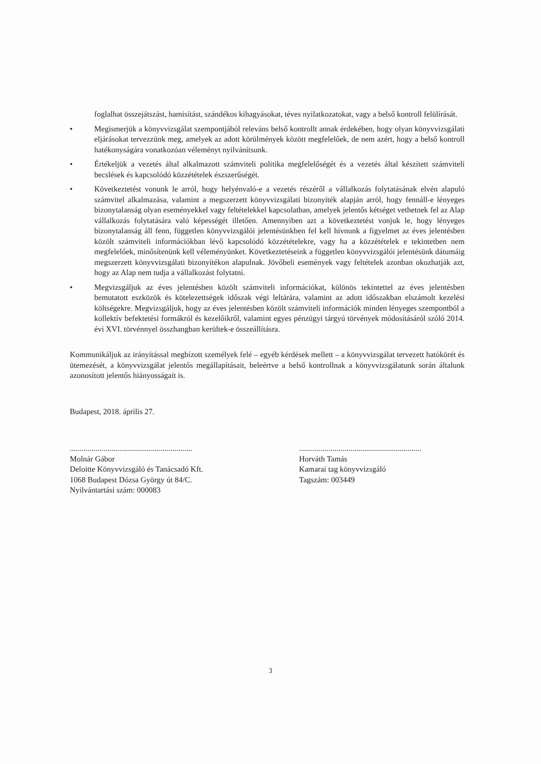foglalhat összejátszást, hamisítást, szándékos kihagyásokat, téves nyilatkozatokat, vagy a belső kontroll felülírását.
• Megismerjük a könyvvizsgálat szempontjából releváns belső kontrollt annak érdekében, hogy olyan könyvvizsgálati eljárásokat tervezzünk meg, amelyek az adott körülmények között megfelelőek, de nem azért, hogy a belső kontroll hatékonyságára vonatkozóan véleményt nyilvánítsunk.
• Értékeljük a vezetés által alkalmazott számviteli politika megfelelőségét és a vezetés által készített számviteli becslések és kapcsolódó közzétételek észszerűségét.
• Következtetést vonunk le arról, hogy helyénvaló-e a vezetés részéről a vállalkozás folytatásának elvén alapuló számvitel alkalmazása, valamint a megszerzett könyvvizsgálati bizonyíték alapján arról, hogy fennáll-e lényeges bizonytalanság olyan eseményekkel vagy feltételekkel kapcsolatban, amelyek jelentős kétséget vethetnek fel az Alap vállalkozás folytatására való képességét illetően. Amennyiben azt a következtetést vonjuk le, hogy lényeges bizonytalanság áll fenn, független könyvvizsgálói jelentésünkben fel kell hívnunk a figyelmet az éves jelentésben közölt számviteli információkban lévő kapcsolódó közzétételekre, vagy ha a közzétételek e tekintetben nem megfelelőek, minősítenünk kell véleményünket. Következtetéseink a független könyvvizsgálói jelentésünk dátumáig megszerzett könyvvizsgálati bizonyítékon alapulnak. Jövőbeli események vagy feltételek azonban okozhatják azt, hogy az Alap nem tudja a vállalkozást folytatni.
• Megvizsgáljuk az éves jelentésben közölt számviteli információkat, különös tekintettel az éves jelentésben bemutatott eszközök és kötelezettségek időszak végi leltárára, valamint az adott időszakban elszámolt kezelési költségekre. Megvizsgáljuk, hogy az éves jelentésben közölt számviteli információk minden lényeges szempontból a kollektív befektetési formákról és kezelőikről, valamint egyes pénzügyi tárgyú törvények módosításáról szóló 2014. évi XVI. törvénnyel összhangban kerültek-e összeállításra.
Kommunikáljuk az irányítással megbízott személyek felé – egyéb kérdések mellett – a könyvvizsgálat tervezett hatókörét és ütemezését, a könyvvizsgálat jelentős megállapításait, beleértve a belső kontrollnak a könyvvizsgálatunk során általunk azonosított jelentős hiányosságait is.
Budapest, 2018. április 27.
..............................................................
Molnár Gábor
Deloitte Könyvvizsgáló és Tanácsadó Kft.
1068 Budapest Dózsa György út 84/C.
Nyilvántartási szám: 000083
..............................................................
Horváth Tamás
Kamarai tag könyvvizsgáló
Tagszám: 003449
3